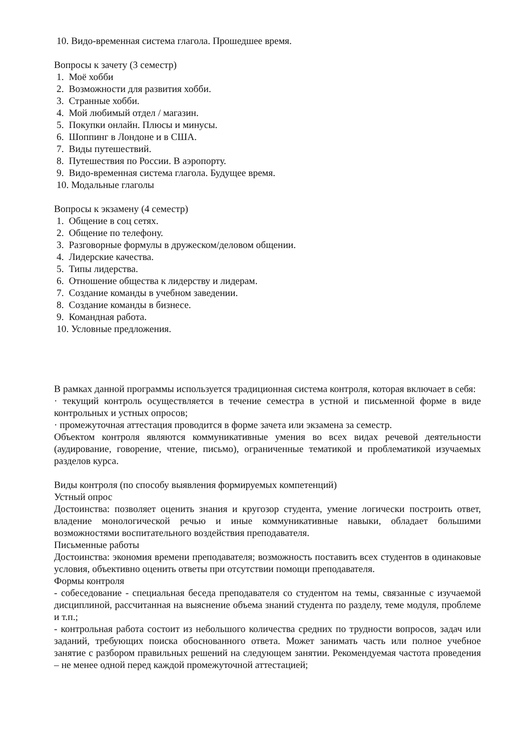10. Видо-временная система глагола. Прошедшее время.
Вопросы к зачету (3 семестр)
1. Моё хобби
2. Возможности для развития хобби.
3. Странные хобби.
4. Мой любимый отдел / магазин.
5. Покупки онлайн. Плюсы и минусы.
6. Шоппинг в Лондоне и в США.
7. Виды путешествий.
8. Путешествия по России. В аэропорту.
9. Видо-временная система глагола. Будущее время.
10. Модальные глаголы
Вопросы к экзамену (4 семестр)
1. Общение в соц сетях.
2. Общение по телефону.
3. Разговорные формулы в дружеском/деловом общении.
4. Лидерские качества.
5. Типы лидерства.
6. Отношение общества к лидерству и лидерам.
7. Создание команды в учебном заведении.
8. Создание команды в бизнесе.
9. Командная работа.
10. Условные предложения.
В рамках данной программы используется традиционная система контроля, которая включает в себя:
· текущий контроль осуществляется в течение семестра в устной и письменной форме в виде контрольных и устных опросов;
· промежуточная аттестация проводится в форме зачета или экзамена за семестр.
Объектом контроля являются коммуникативные умения во всех видах речевой деятельности (аудирование, говорение, чтение, письмо), ограниченные тематикой и проблематикой изучаемых разделов курса.
Виды контроля (по способу выявления формируемых компетенций)
Устный опрос
Достоинства: позволяет оценить знания и кругозор студента, умение логически построить ответ, владение монологической речью и иные коммуникативные навыки, обладает большими возможностями воспитательного воздействия преподавателя.
Письменные работы
Достоинства: экономия времени преподавателя; возможность поставить всех студентов в одинаковые условия, объективно оценить ответы при отсутствии помощи преподавателя.
Формы контроля
- собеседование - специальная беседа преподавателя со студентом на темы, связанные с изучаемой дисциплиной, рассчитанная на выяснение объема знаний студента по разделу, теме модуля, проблеме и т.п.;
- контрольная работа состоит из небольшого количества средних по трудности вопросов, задач или заданий, требующих поиска обоснованного ответа. Может занимать часть или полное учебное занятие с разбором правильных решений на следующем занятии. Рекомендуемая частота проведения – не менее одной перед каждой промежуточной аттестацией;